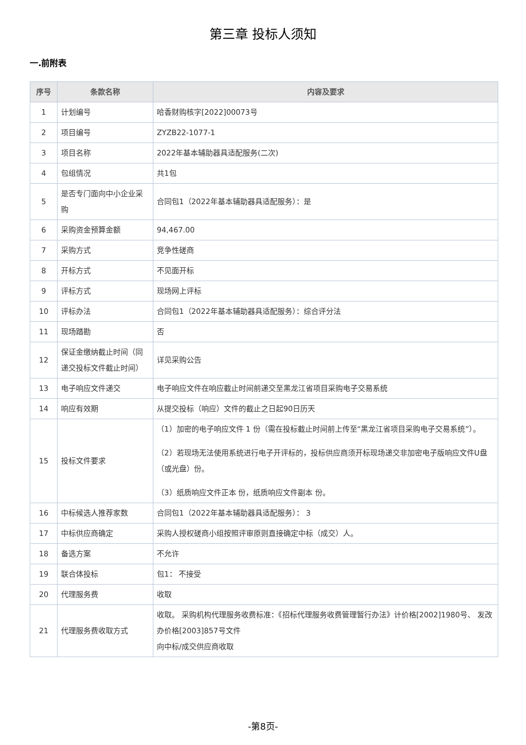第三章 投标人须知
一.前附表
| 序号 | 条款名称 | 内容及要求 |
| --- | --- | --- |
| 1 | 计划编号 | 哈香财购核字[2022]00073号 |
| 2 | 项目编号 | ZYZB22-1077-1 |
| 3 | 项目名称 | 2022年基本辅助器具适配服务(二次) |
| 4 | 包组情况 | 共1包 |
| 5 | 是否专门面向中小企业采购 | 合同包1（2022年基本辅助器具适配服务）：是 |
| 6 | 采购资金预算金额 | 94,467.00 |
| 7 | 采购方式 | 竞争性磋商 |
| 8 | 开标方式 | 不见面开标 |
| 9 | 评标方式 | 现场网上评标 |
| 10 | 评标办法 | 合同包1（2022年基本辅助器具适配服务）：综合评分法 |
| 11 | 现场踏勘 | 否 |
| 12 | 保证金缴纳截止时间（同递交投标文件截止时间） | 详见采购公告 |
| 13 | 电子响应文件递交 | 电子响应文件在响应截止时间前递交至黑龙江省项目采购电子交易系统 |
| 14 | 响应有效期 | 从提交投标（响应）文件的截止之日起90日历天 |
| 15 | 投标文件要求 | （1）加密的电子响应文件 1 份（需在投标截止时间前上传至“黑龙江省项目采购电子交易系统”）。 （2）若现场无法使用系统进行电子开评标的，投标供应商须开标现场递交非加密电子版响应文件U盘（或光盘）份。 （3）纸质响应文件正本 份，纸质响应文件副本 份。 |
| 16 | 中标候选人推荐家数 | 合同包1（2022年基本辅助器具适配服务）： 3 |
| 17 | 中标供应商确定 | 采购人授权磋商小组按照评审原则直接确定中标（成交）人。 |
| 18 | 备选方案 | 不允许 |
| 19 | 联合体投标 | 包1： 不接受 |
| 20 | 代理服务费 | 收取 |
| 21 | 代理服务费收取方式 | 收取。 采购机构代理服务收费标准：《招标代理服务收费管理暂行办法》计价格[2002]1980号、 发改办价格[2003]857号文件 向中标/成交供应商收取 |
-第8页-